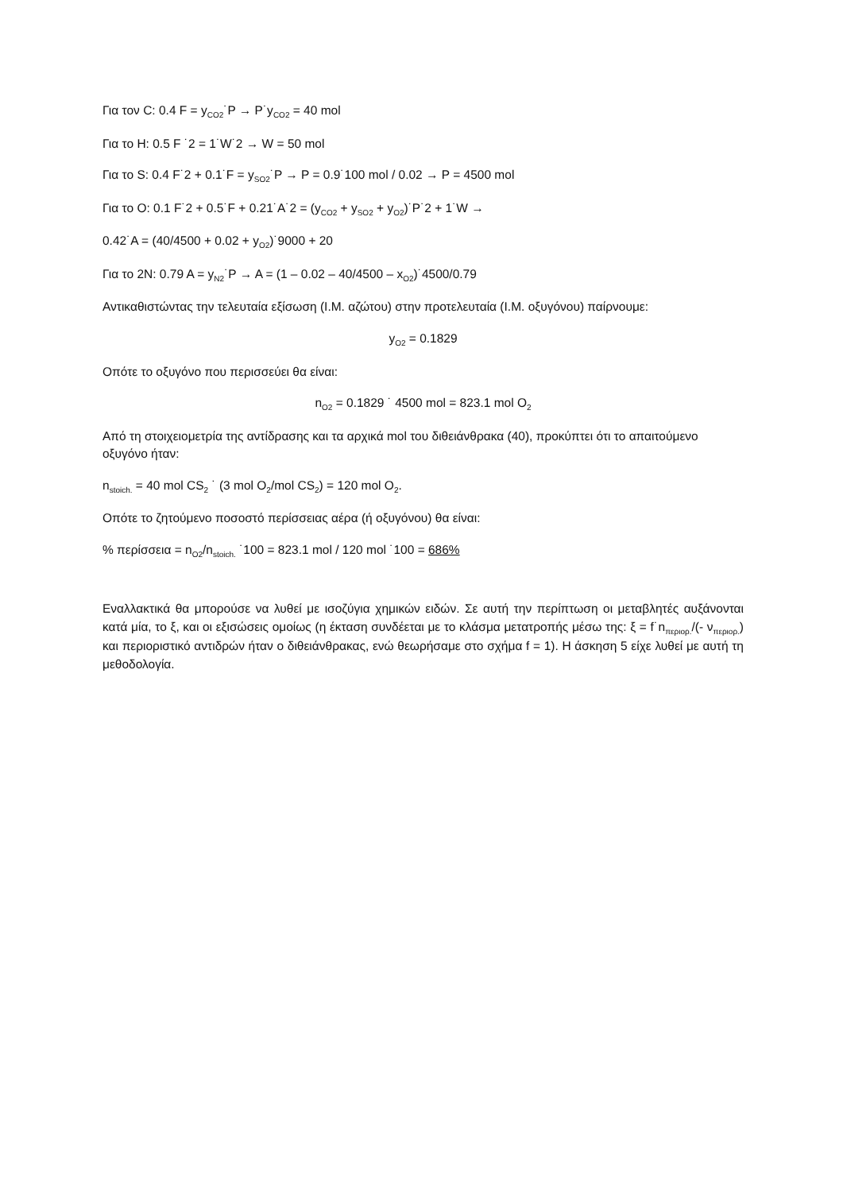Για τον C: 0.4 F = y<sub>CO2</sub>˙P → P˙y<sub>CO2</sub> = 40 mol
Για το H: 0.5 F ˙2 = 1˙W˙2 → W = 50 mol
Για το S: 0.4 F˙2 + 0.1˙F = y<sub>SO2</sub>˙P → P = 0.9˙100 mol / 0.02 → P = 4500 mol
Για το O: 0.1 F˙2 + 0.5˙F + 0.21˙A˙2 = (y<sub>CO2</sub> + y<sub>SO2</sub> + y<sub>O2</sub>)˙P˙2 + 1˙W →
0.42˙A = (40/4500 + 0.02 + y<sub>O2</sub>)˙9000 + 20
Για το 2N: 0.79 A = y<sub>N2</sub>˙P → A = (1 – 0.02 – 40/4500 – x<sub>O2</sub>)˙4500/0.79
Αντικαθιστώντας την τελευταία εξίσωση (Ι.Μ. αζώτου) στην προτελευταία (Ι.Μ. οξυγόνου) παίρνουμε:
y<sub>O2</sub> = 0.1829
Οπότε το οξυγόνο που περισσεύει θα είναι:
n<sub>O2</sub> = 0.1829 ˙ 4500 mol = 823.1 mol O<sub>2</sub>
Από τη στοιχειομετρία της αντίδρασης και τα αρχικά mol του διθειάνθρακα (40), προκύπτει ότι το απαιτούμενο οξυγόνο ήταν:
n<sub>stoich.</sub> = 40 mol CS<sub>2</sub> ˙ (3 mol O<sub>2</sub>/mol CS<sub>2</sub>) = 120 mol O<sub>2</sub>.
Οπότε το ζητούμενο ποσοστό περίσσειας αέρα (ή οξυγόνου) θα είναι:
% περίσσεια = n<sub>O2</sub>/n<sub>stoich.</sub> ˙100 = 823.1 mol / 120 mol ˙100 = 686%
Εναλλακτικά θα μπορούσε να λυθεί με ισοζύγια χημικών ειδών. Σε αυτή την περίπτωση οι μεταβλητές αυξάνονται κατά μία, το ξ, και οι εξισώσεις ομοίως (η έκταση συνδέεται με το κλάσμα μετατροπής μέσω της: ξ = f˙n<sub>περιορ.</sub>/(- ν<sub>περιορ.</sub>) και περιοριστικό αντιδρών ήταν ο διθειάνθρακας, ενώ θεωρήσαμε στο σχήμα f = 1). Η άσκηση 5 είχε λυθεί με αυτή τη μεθοδολογία.